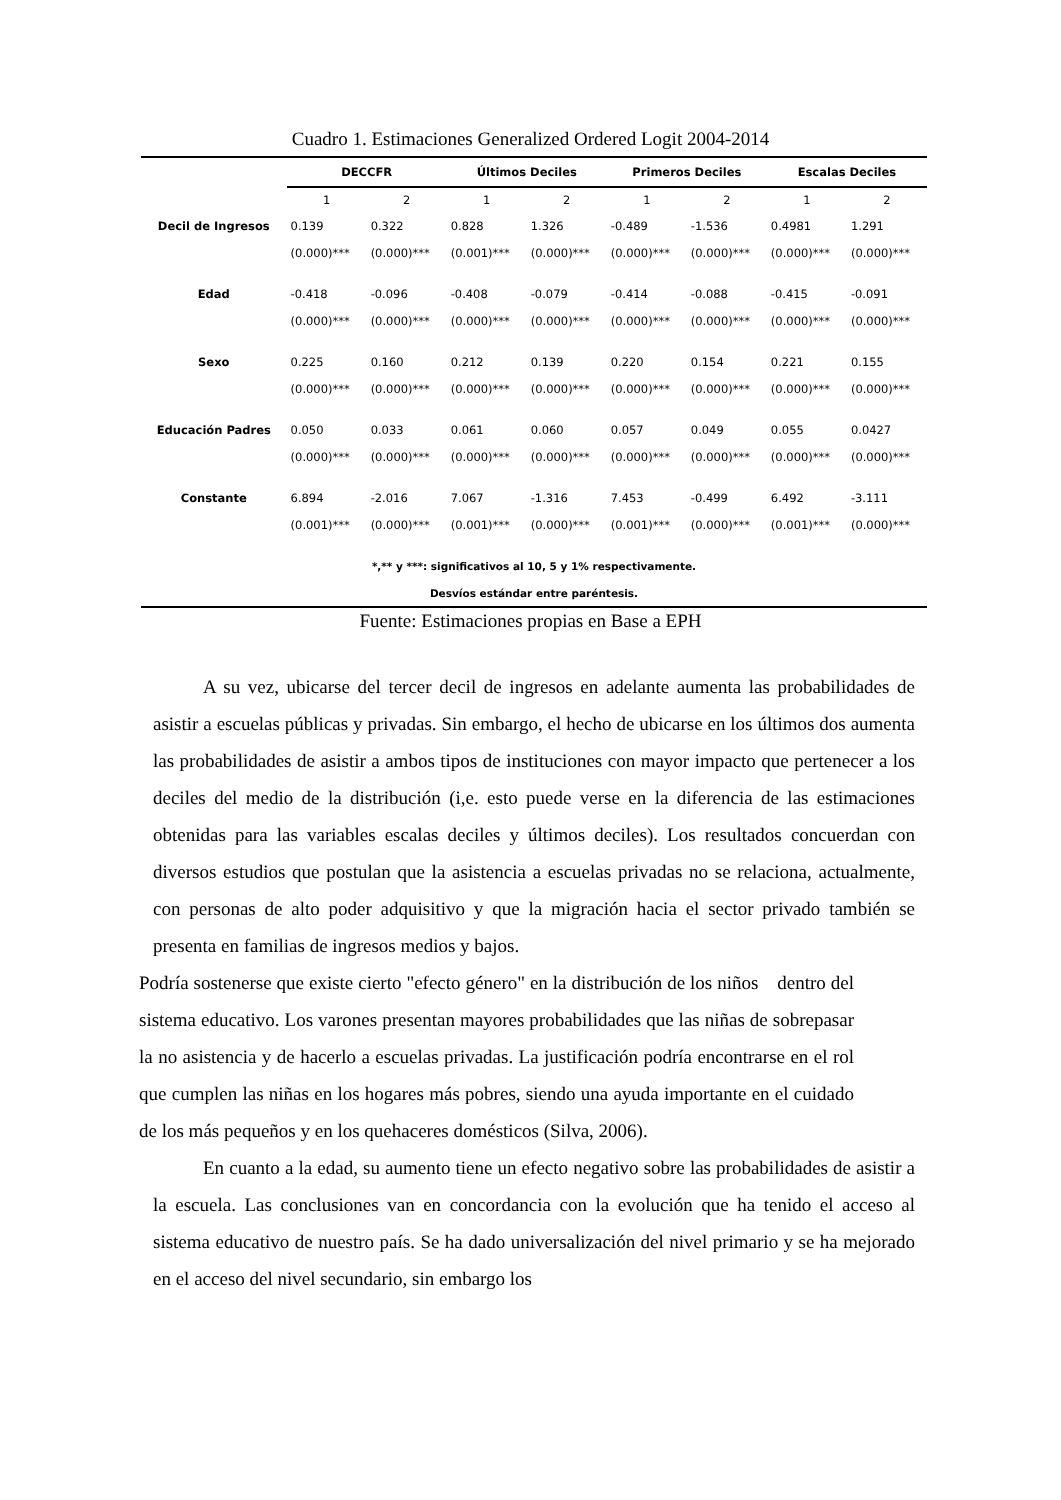Cuadro 1. Estimaciones Generalized Ordered Logit 2004-2014
| | DECCFR | | Últimos Deciles | | Primeros Deciles | | Escalas Deciles | |
| --- | --- | --- | --- | --- | --- | --- | --- | --- |
| | 1 | 2 | 1 | 2 | 1 | 2 | 1 | 2 |
| Decil de Ingresos | 0.139 | 0.322 | 0.828 | 1.326 | -0.489 | -1.536 | 0.4981 | 1.291 |
| | (0.000)*** | (0.000)*** | (0.001)*** | (0.000)*** | (0.000)*** | (0.000)*** | (0.000)*** | (0.000)*** |
| Edad | -0.418 | -0.096 | -0.408 | -0.079 | -0.414 | -0.088 | -0.415 | -0.091 |
| | (0.000)*** | (0.000)*** | (0.000)*** | (0.000)*** | (0.000)*** | (0.000)*** | (0.000)*** | (0.000)*** |
| Sexo | 0.225 | 0.160 | 0.212 | 0.139 | 0.220 | 0.154 | 0.221 | 0.155 |
| | (0.000)*** | (0.000)*** | (0.000)*** | (0.000)*** | (0.000)*** | (0.000)*** | (0.000)*** | (0.000)*** |
| Educación Padres | 0.050 | 0.033 | 0.061 | 0.060 | 0.057 | 0.049 | 0.055 | 0.0427 |
| | (0.000)*** | (0.000)*** | (0.000)*** | (0.000)*** | (0.000)*** | (0.000)*** | (0.000)*** | (0.000)*** |
| Constante | 6.894 | -2.016 | 7.067 | -1.316 | 7.453 | -0.499 | 6.492 | -3.111 |
| | (0.001)*** | (0.000)*** | (0.001)*** | (0.000)*** | (0.001)*** | (0.000)*** | (0.001)*** | (0.000)*** |
| *,** y ***: significativos al 10, 5 y 1% respectivamente. | | | | | | | | |
| Desvíos estándar entre paréntesis. | | | | | | | | |
Fuente: Estimaciones propias en Base a EPH
A su vez, ubicarse del tercer decil de ingresos en adelante aumenta las probabilidades de asistir a escuelas públicas y privadas. Sin embargo, el hecho de ubicarse en los últimos dos aumenta las probabilidades de asistir a ambos tipos de instituciones con mayor impacto que pertenecer a los deciles del medio de la distribución (i,e. esto puede verse en la diferencia de las estimaciones obtenidas para las variables escalas deciles y últimos deciles). Los resultados concuerdan con diversos estudios que postulan que la asistencia a escuelas privadas no se relaciona, actualmente, con personas de alto poder adquisitivo y que la migración hacia el sector privado también se presenta en familias de ingresos medios y bajos.
Podría sostenerse que existe cierto "efecto género" en la distribución de los niños dentro del sistema educativo. Los varones presentan mayores probabilidades que las niñas de sobrepasar la no asistencia y de hacerlo a escuelas privadas. La justificación podría encontrarse en el rol que cumplen las niñas en los hogares más pobres, siendo una ayuda importante en el cuidado de los más pequeños y en los quehaceres domésticos (Silva, 2006).
En cuanto a la edad, su aumento tiene un efecto negativo sobre las probabilidades de asistir a la escuela. Las conclusiones van en concordancia con la evolución que ha tenido el acceso al sistema educativo de nuestro país. Se ha dado universalización del nivel primario y se ha mejorado en el acceso del nivel secundario, sin embargo los